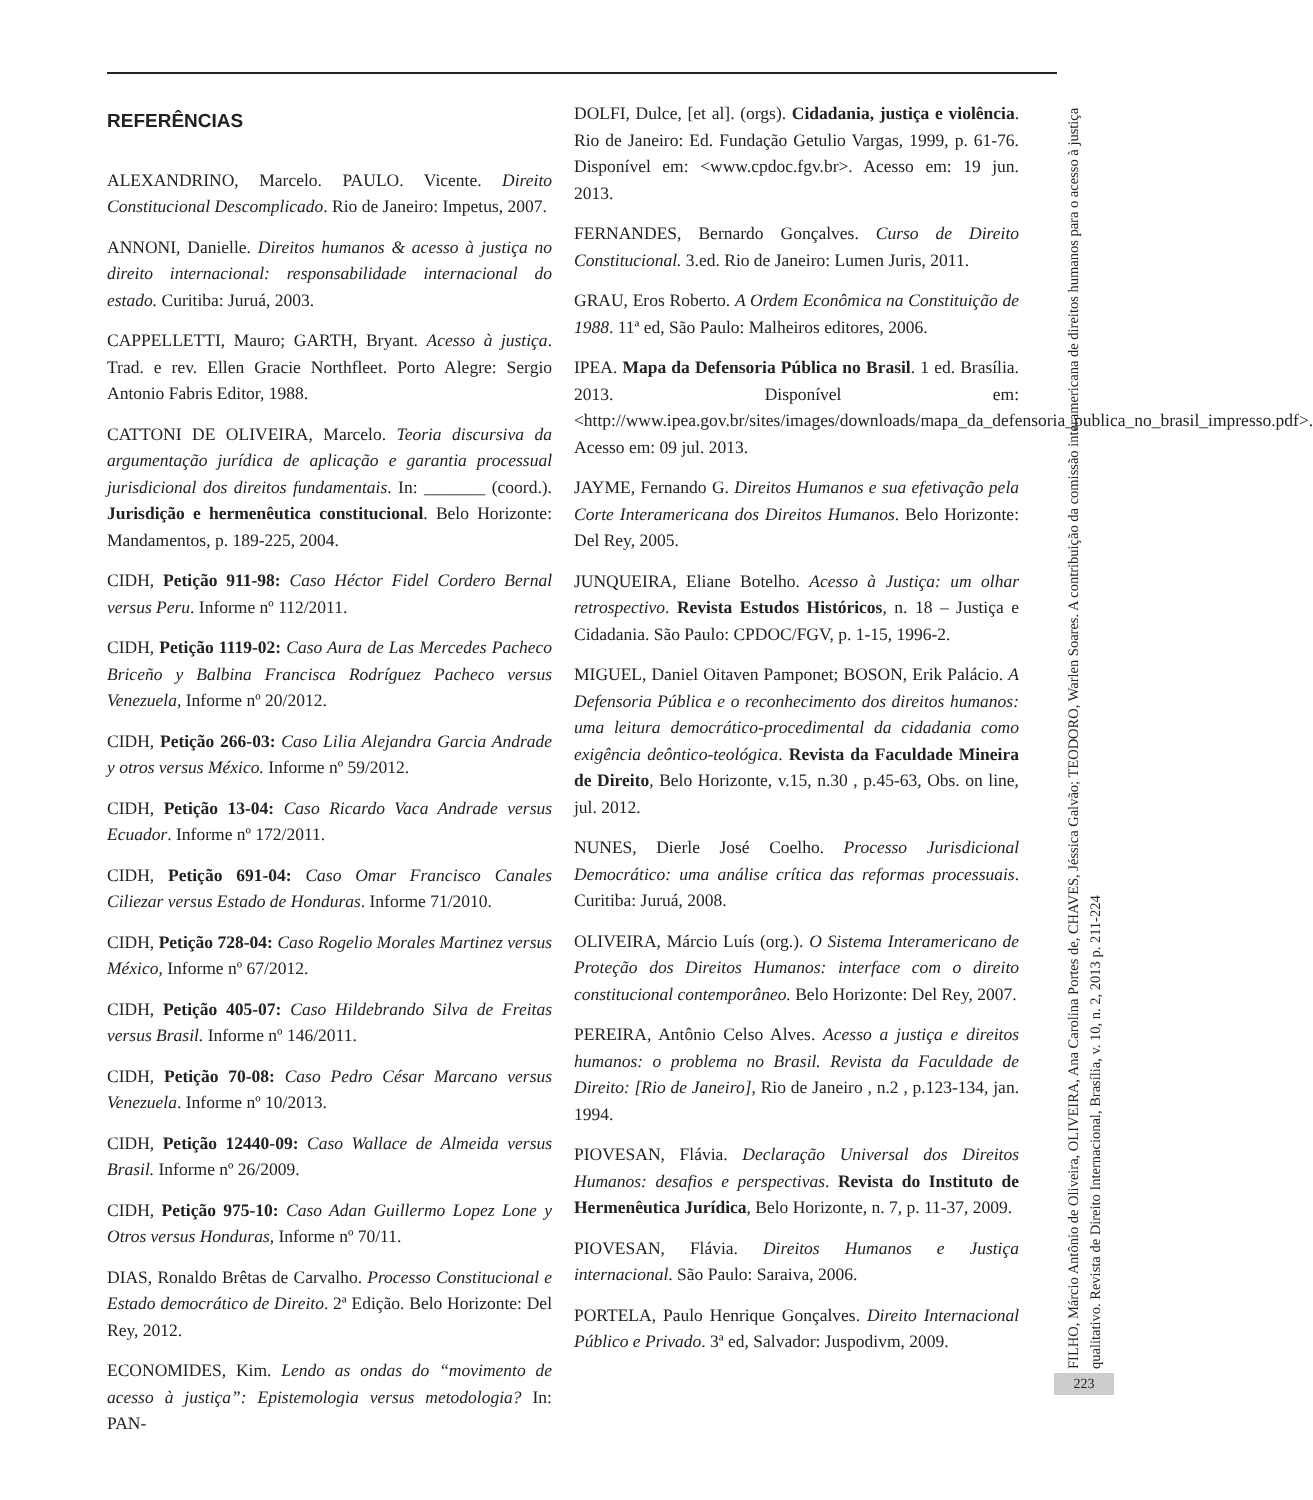REFERÊNCIAS
ALEXANDRINO, Marcelo. PAULO. Vicente. Direito Constitucional Descomplicado. Rio de Janeiro: Impetus, 2007.
ANNONI, Danielle. Direitos humanos & acesso à justiça no direito internacional: responsabilidade internacional do estado. Curitiba: Juruá, 2003.
CAPPELLETTI, Mauro; GARTH, Bryant. Acesso à justiça. Trad. e rev. Ellen Gracie Northfleet. Porto Alegre: Sergio Antonio Fabris Editor, 1988.
CATTONI DE OLIVEIRA, Marcelo. Teoria discursiva da argumentação jurídica de aplicação e garantia processual jurisdicional dos direitos fundamentais. In: _______ (coord.). Jurisdição e hermenêutica constitucional. Belo Horizonte: Mandamentos, p. 189-225, 2004.
CIDH, Petição 911-98: Caso Héctor Fidel Cordero Bernal versus Peru. Informe nº 112/2011.
CIDH, Petição 1119-02: Caso Aura de Las Mercedes Pacheco Briceño y Balbina Francisca Rodríguez Pacheco versus Venezuela, Informe nº 20/2012.
CIDH, Petição 266-03: Caso Lilia Alejandra Garcia Andrade y otros versus México. Informe nº 59/2012.
CIDH, Petição 13-04: Caso Ricardo Vaca Andrade versus Ecuador. Informe nº 172/2011.
CIDH, Petição 691-04: Caso Omar Francisco Canales Ciliezar versus Estado de Honduras. Informe 71/2010.
CIDH, Petição 728-04: Caso Rogelio Morales Martinez versus México, Informe nº 67/2012.
CIDH, Petição 405-07: Caso Hildebrando Silva de Freitas versus Brasil. Informe nº 146/2011.
CIDH, Petição 70-08: Caso Pedro César Marcano versus Venezuela. Informe nº 10/2013.
CIDH, Petição 12440-09: Caso Wallace de Almeida versus Brasil. Informe nº 26/2009.
CIDH, Petição 975-10: Caso Adan Guillermo Lopez Lone y Otros versus Honduras, Informe nº 70/11.
DIAS, Ronaldo Brêtas de Carvalho. Processo Constitucional e Estado democrático de Direito. 2ª Edição. Belo Horizonte: Del Rey, 2012.
ECONOMIDES, Kim. Lendo as ondas do “movimento de acesso à justiça”: Epistemologia versus metodologia? In: PAN-
DOLFI, Dulce, [et al]. (orgs). Cidadania, justiça e violência. Rio de Janeiro: Ed. Fundação Getulio Vargas, 1999, p. 61-76. Disponível em: <www.cpdoc.fgv.br>. Acesso em: 19 jun. 2013.
FERNANDES, Bernardo Gonçalves. Curso de Direito Constitucional. 3.ed. Rio de Janeiro: Lumen Juris, 2011.
GRAU, Eros Roberto. A Ordem Econômica na Constituição de 1988. 11ª ed, São Paulo: Malheiros editores, 2006.
IPEA. Mapa da Defensoria Pública no Brasil. 1 ed. Brasília. 2013. Disponível em: <http://www.ipea.gov.br/sites/images/downloads/mapa_da_defensoria_publica_no_brasil_impresso.pdf>. Acesso em: 09 jul. 2013.
JAYME, Fernando G. Direitos Humanos e sua efetivação pela Corte Interamericana dos Direitos Humanos. Belo Horizonte: Del Rey, 2005.
JUNQUEIRA, Eliane Botelho. Acesso à Justiça: um olhar retrospectivo. Revista Estudos Históricos, n. 18 – Justiça e Cidadania. São Paulo: CPDOC/FGV, p. 1-15, 1996-2.
MIGUEL, Daniel Oitaven Pamponet; BOSON, Erik Palácio. A Defensoria Pública e o reconhecimento dos direitos humanos: uma leitura democrático-procedimental da cidadania como exigência deôntico-teológica. Revista da Faculdade Mineira de Direito, Belo Horizonte, v.15, n.30 , p.45-63, Obs. on line, jul. 2012.
NUNES, Dierle José Coelho. Processo Jurisdicional Democrático: uma análise crítica das reformas processuais. Curitiba: Juruá, 2008.
OLIVEIRA, Márcio Luís (org.). O Sistema Interamericano de Proteção dos Direitos Humanos: interface com o direito constitucional contemporâneo. Belo Horizonte: Del Rey, 2007.
PEREIRA, Antônio Celso Alves. Acesso a justiça e direitos humanos: o problema no Brasil. Revista da Faculdade de Direito: [Rio de Janeiro], Rio de Janeiro , n.2 , p.123-134, jan. 1994.
PIOVESAN, Flávia. Declaração Universal dos Direitos Humanos: desafios e perspectivas. Revista do Instituto de Hermenêutica Jurídica, Belo Horizonte, n. 7, p. 11-37, 2009.
PIOVESAN, Flávia. Direitos Humanos e Justiça internacional. São Paulo: Saraiva, 2006.
PORTELA, Paulo Henrique Gonçalves. Direito Internacional Público e Privado. 3ª ed, Salvador: Juspodivm, 2009.
FILHO, Márcio Antônio de Oliveira, OLIVEIRA, Ana Carolina Portes de, CHAVES, Jéssica Galvão; TEODORO, Warlen Soares. A contribuição da comissão interamericana de direitos humanos para o acesso à justiça qualitativo. Revista de Direito Internacional, Brasília, v. 10, n. 2, 2013 p. 211-224
223